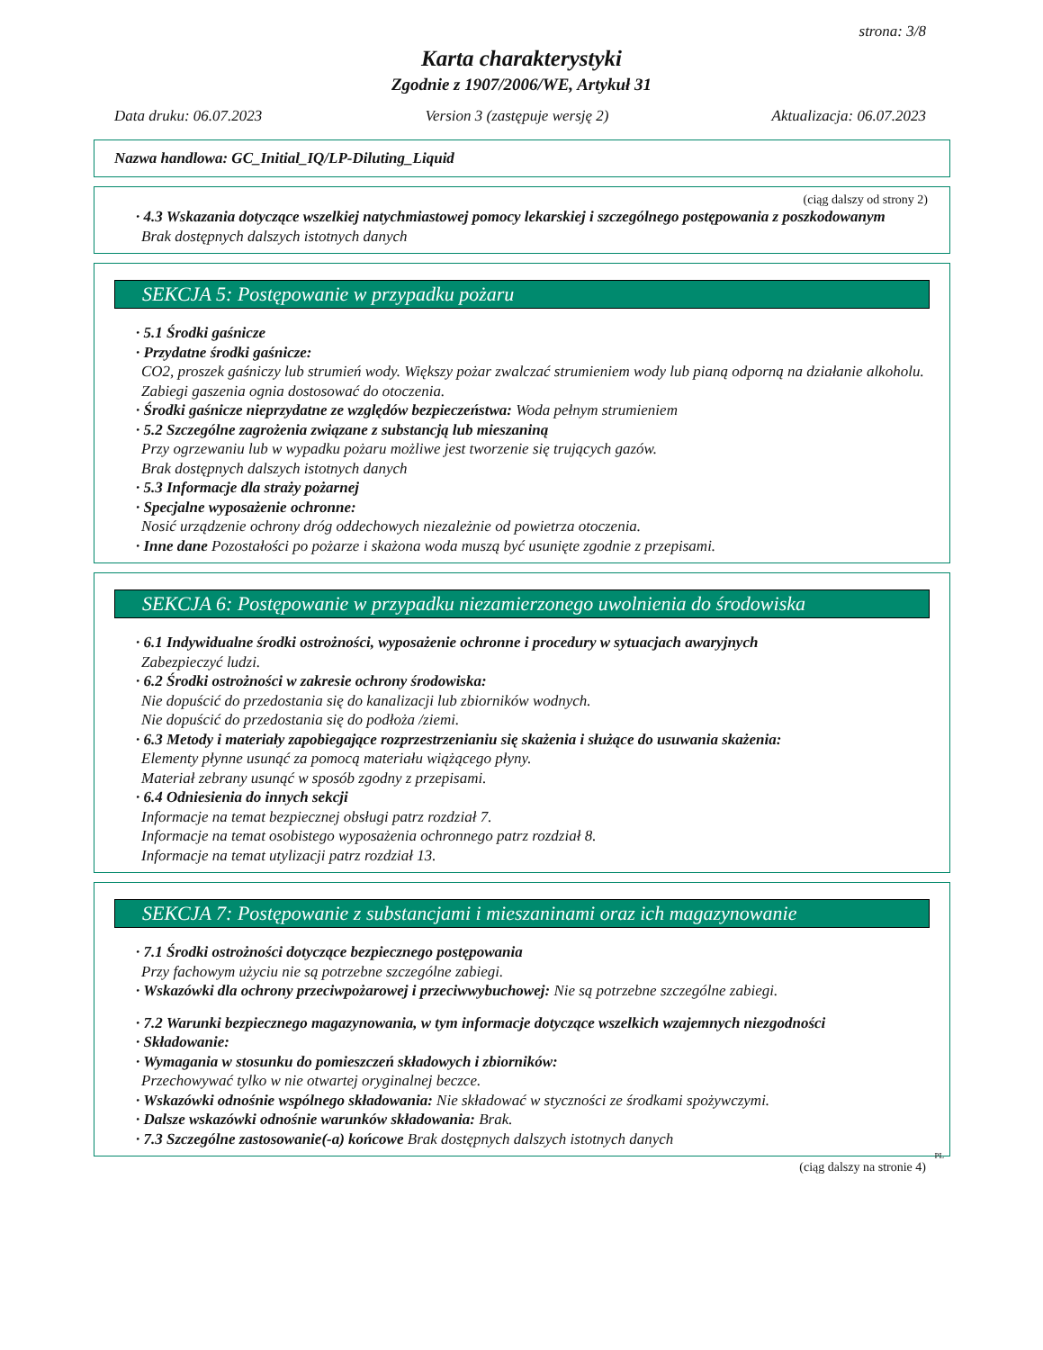strona: 3/8
Karta charakterystyki
Zgodnie z 1907/2006/WE, Artykuł 31
Data druku: 06.07.2023 Version 3 (zastępuje wersję 2) Aktualizacja: 06.07.2023
Nazwa handlowa: GC_Initial_IQ/LP-Diluting_Liquid
(ciąg dalszy od strony 2)
· 4.3 Wskazania dotyczące wszelkiej natychmiastowej pomocy lekarskiej i szczególnego postępowania z poszkodowanym
Brak dostępnych dalszych istotnych danych
SEKCJA 5: Postępowanie w przypadku pożaru
· 5.1 Środki gaśnicze
· Przydatne środki gaśnicze:
CO2, proszek gaśniczy lub strumień wody. Większy pożar zwalczać strumieniem wody lub pianą odporną na działanie alkoholu.
Zabiegi gaszenia ognia dostosować do otoczenia.
· Środki gaśnicze nieprzydatne ze względów bezpieczeństwa: Woda pełnym strumieniem
· 5.2 Szczególne zagrożenia związane z substancją lub mieszaniną
Przy ogrzewaniu lub w wypadku pożaru możliwe jest tworzenie się trujących gazów.
Brak dostępnych dalszych istotnych danych
· 5.3 Informacje dla straży pożarnej
· Specjalne wyposażenie ochronne:
Nosić urządzenie ochrony dróg oddechowych niezależnie od powietrza otoczenia.
· Inne dane Pozostałości po pożarze i skażona woda muszą być usunięte zgodnie z przepisami.
SEKCJA 6: Postępowanie w przypadku niezamierzonego uwolnienia do środowiska
· 6.1 Indywidualne środki ostrożności, wyposażenie ochronne i procedury w sytuacjach awaryjnych
Zabezpieczyć ludzi.
· 6.2 Środki ostrożności w zakresie ochrony środowiska:
Nie dopuścić do przedostania się do kanalizacji lub zbiorników wodnych.
Nie dopuścić do przedostania się do podłoża /ziemi.
· 6.3 Metody i materiały zapobiegające rozprzestrzenianiu się skażenia i służące do usuwania skażenia:
Elementy płynne usunąć za pomocą materiału wiążącego płyny.
Materiał zebrany usunąć w sposób zgodny z przepisami.
· 6.4 Odniesienia do innych sekcji
Informacje na temat bezpiecznej obsługi patrz rozdział 7.
Informacje na temat osobistego wyposażenia ochronnego patrz rozdział 8.
Informacje na temat utylizacji patrz rozdział 13.
SEKCJA 7: Postępowanie z substancjami i mieszaninami oraz ich magazynowanie
· 7.1 Środki ostrożności dotyczące bezpiecznego postępowania
Przy fachowym użyciu nie są potrzebne szczególne zabiegi.
· Wskazówki dla ochrony przeciwpożarowej i przeciwwybuchowej: Nie są potrzebne szczególne zabiegi.
· 7.2 Warunki bezpiecznego magazynowania, w tym informacje dotyczące wszelkich wzajemnych niezgodności
· Składowanie:
· Wymagania w stosunku do pomieszczeń składowych i zbiorników:
Przechowywać tylko w nie otwartej oryginalnej beczce.
· Wskazówki odnośnie wspólnego składowania: Nie składować w styczności ze środkami spożywczymi.
· Dalsze wskazówki odnośnie warunków składowania: Brak.
· 7.3 Szczególne zastosowanie(-a) końcowe Brak dostępnych dalszych istotnych danych
PL
(ciąg dalszy na stronie 4)